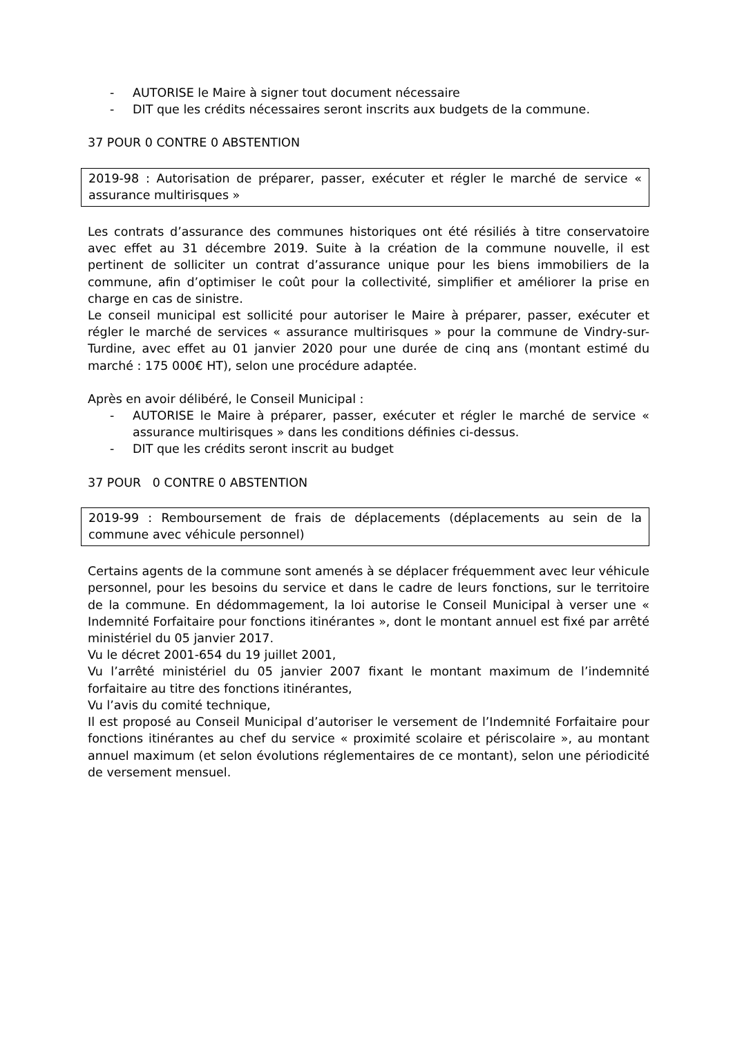- AUTORISE le Maire à signer tout document nécessaire
- DIT que les crédits nécessaires seront inscrits aux budgets de la commune.
37 POUR 0 CONTRE 0 ABSTENTION
2019-98 : Autorisation de préparer, passer, exécuter et régler le marché de service « assurance multirisques »
Les contrats d’assurance des communes historiques ont été résiliés à titre conservatoire avec effet au 31 décembre 2019. Suite à la création de la commune nouvelle, il est pertinent de solliciter un contrat d’assurance unique pour les biens immobiliers de la commune, afin d’optimiser le coût pour la collectivité, simplifier et améliorer la prise en charge en cas de sinistre.
Le conseil municipal est sollicité pour autoriser le Maire à préparer, passer, exécuter et régler le marché de services « assurance multirisques » pour la commune de Vindry-sur-Turdine, avec effet au 01 janvier 2020 pour une durée de cinq ans (montant estimé du marché : 175 000€ HT), selon une procédure adaptée.
Après en avoir délibéré, le Conseil Municipal :
- AUTORISE le Maire à préparer, passer, exécuter et régler le marché de service « assurance multirisques » dans les conditions définies ci-dessus.
- DIT que les crédits seront inscrit au budget
37 POUR 0 CONTRE 0 ABSTENTION
2019-99 : Remboursement de frais de déplacements (déplacements au sein de la commune avec véhicule personnel)
Certains agents de la commune sont amenés à se déplacer fréquemment avec leur véhicule personnel, pour les besoins du service et dans le cadre de leurs fonctions, sur le territoire de la commune. En dédommagement, la loi autorise le Conseil Municipal à verser une « Indemnité Forfaitaire pour fonctions itinérantes », dont le montant annuel est fixé par arrêté ministériel du 05 janvier 2017.
Vu le décret 2001-654 du 19 juillet 2001,
Vu l’arrêté ministériel du 05 janvier 2007 fixant le montant maximum de l’indemnité forfaitaire au titre des fonctions itinérantes,
Vu l’avis du comité technique,
Il est proposé au Conseil Municipal d’autoriser le versement de l’Indemnité Forfaitaire pour fonctions itinérantes au chef du service « proximité scolaire et périscolaire », au montant annuel maximum (et selon évolutions réglementaires de ce montant), selon une périodicité de versement mensuel.